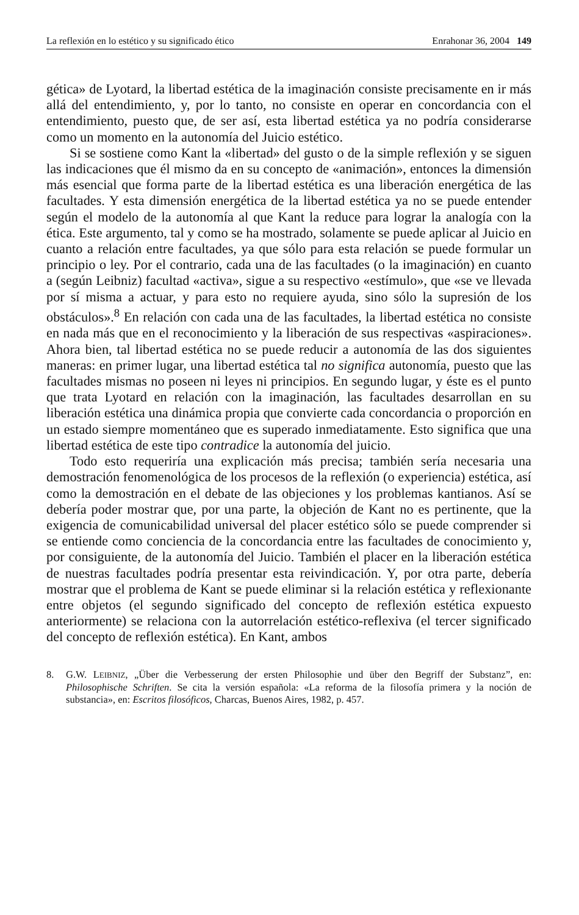La reflexión en lo estético y su significado ético Enrahonar 36, 2004 149
gética» de Lyotard, la libertad estética de la imaginación consiste precisamente en ir más allá del entendimiento, y, por lo tanto, no consiste en operar en concordancia con el entendimiento, puesto que, de ser así, esta libertad estética ya no podría considerarse como un momento en la autonomía del Juicio estético.
Si se sostiene como Kant la «libertad» del gusto o de la simple reflexión y se siguen las indicaciones que él mismo da en su concepto de «animación», entonces la dimensión más esencial que forma parte de la libertad estética es una liberación energética de las facultades. Y esta dimensión energética de la libertad estética ya no se puede entender según el modelo de la autonomía al que Kant la reduce para lograr la analogía con la ética. Este argumento, tal y como se ha mostrado, solamente se puede aplicar al Juicio en cuanto a relación entre facultades, ya que sólo para esta relación se puede formular un principio o ley. Por el contrario, cada una de las facultades (o la imaginación) en cuanto a (según Leibniz) facultad «activa», sigue a su respectivo «estímulo», que «se ve llevada por sí misma a actuar, y para esto no requiere ayuda, sino sólo la supresión de los obstáculos».<sup>8</sup> En relación con cada una de las facultades, la libertad estética no consiste en nada más que en el reconocimiento y la liberación de sus respectivas «aspiraciones». Ahora bien, tal libertad estética no se puede reducir a autonomía de las dos siguientes maneras: en primer lugar, una libertad estética tal no significa autonomía, puesto que las facultades mismas no poseen ni leyes ni principios. En segundo lugar, y éste es el punto que trata Lyotard en relación con la imaginación, las facultades desarrollan en su liberación estética una dinámica propia que convierte cada concordancia o proporción en un estado siempre momentáneo que es superado inmediatamente. Esto significa que una libertad estética de este tipo contradice la autonomía del juicio.
Todo esto requeriría una explicación más precisa; también sería necesaria una demostración fenomenológica de los procesos de la reflexión (o experiencia) estética, así como la demostración en el debate de las objeciones y los problemas kantianos. Así se debería poder mostrar que, por una parte, la objeción de Kant no es pertinente, que la exigencia de comunicabilidad universal del placer estético sólo se puede comprender si se entiende como conciencia de la concordancia entre las facultades de conocimiento y, por consiguiente, de la autonomía del Juicio. También el placer en la liberación estética de nuestras facultades podría presentar esta reivindicación. Y, por otra parte, debería mostrar que el problema de Kant se puede eliminar si la relación estética y reflexionante entre objetos (el segundo significado del concepto de reflexión estética expuesto anteriormente) se relaciona con la autorrelación estético-reflexiva (el tercer significado del concepto de reflexión estética). En Kant, ambos
8. G.W. LEIBNIZ, „Über die Verbesserung der ersten Philosophie und über den Begriff der Substanz”, en: Philosophische Schriften. Se cita la versión española: «La reforma de la filosofía primera y la noción de substancia», en: Escritos filosóficos, Charcas, Buenos Aires, 1982, p. 457.